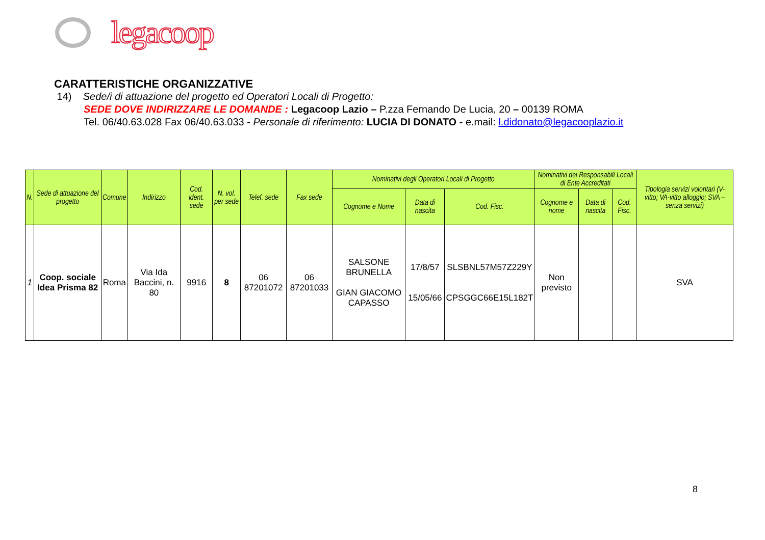legacoop
CARATTERISTICHE ORGANIZZATIVE
14) Sede/i di attuazione del progetto ed Operatori Locali di Progetto:
SEDE DOVE INDIRIZZARE LE DOMANDE : Legacoop Lazio – P.zza Fernando De Lucia, 20 – 00139 ROMA
Tel. 06/40.63.028 Fax 06/40.63.033 - Personale di riferimento: LUCIA DI DONATO - e.mail: l.didonato@legacooplazio.it
| N. | Sede di attuazione del progetto | Comune | Indirizzo | Cod. ident. sede | N. vol. per sede | Telef. sede | Fax sede | Nominativi degli Operatori Locali di Progetto | | | Nominativi dei Responsabili Locali di Ente Accreditati | | | Tipologia servizi volontari (V- vitto; VA-vitto alloggio; SVA – senza servizi) |
| --- | --- | --- | --- | --- | --- | --- | --- | --- | --- | --- | --- | --- | --- | --- |
| | | | | | | | | Cognome e Nome | Data di nascita | Cod. Fisc. | Cognome e nome | Data di nascita | Cod. Fisc. | |
| 1 | Coop. sociale Idea Prisma 82 | Roma | Via Ida Baccini, n. 80 | 9916 | 8 | 06 87201072 | 06 87201033 | SALSONE BRUNELLA GIAN GIACOMO CAPASSO | 17/8/57 15/05/66 | SLSBNL57M57Z229Y CPSGGC66E15L182T | Non previsto | | | SVA |
8